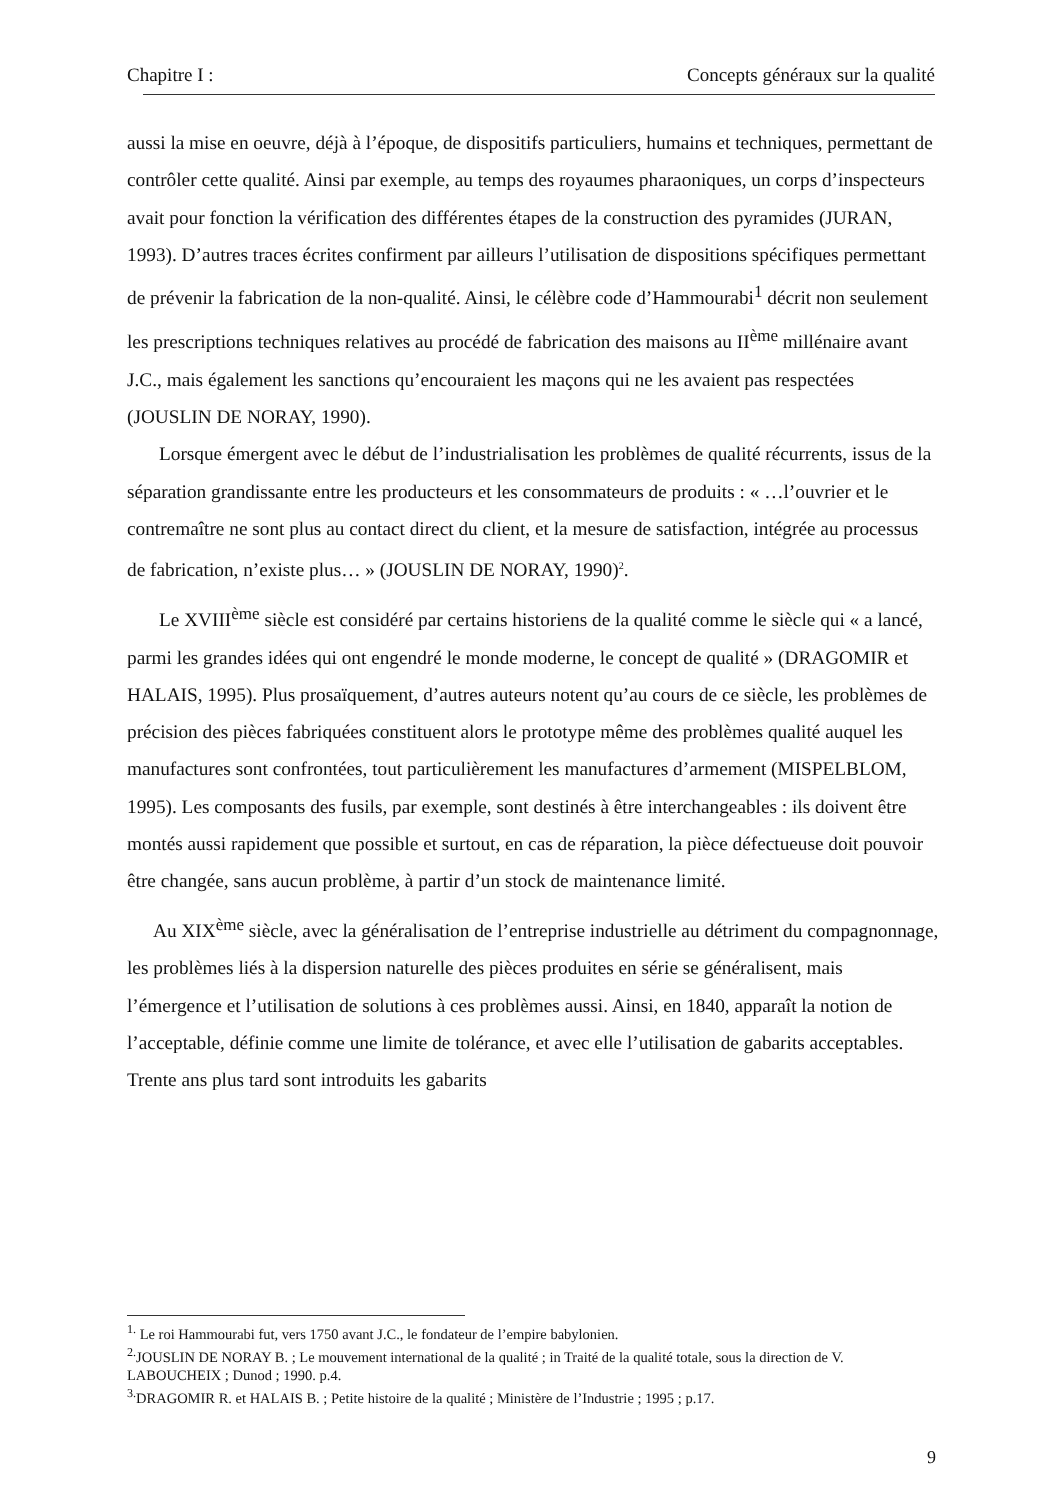Chapitre I : Concepts généraux sur la qualité
aussi la mise en oeuvre, déjà à l’époque, de dispositifs particuliers, humains et techniques, permettant de contrôler cette qualité. Ainsi par exemple, au temps des royaumes pharaoniques, un corps d’inspecteurs avait pour fonction la vérification des différentes étapes de la construction des pyramides (JURAN, 1993). D’autres traces écrites confirment par ailleurs l’utilisation de dispositions spécifiques permettant de prévenir la fabrication de la non-qualité. Ainsi, le célèbre code d’Hammourabi<sup>1</sup> décrit non seulement les prescriptions techniques relatives au procédé de fabrication des maisons au II<sup>ème</sup> millénaire avant J.C., mais également les sanctions qu’encouraient les maçons qui ne les avaient pas respectées (JOUSLIN DE NORAY, 1990).
Lorsque émergent avec le début de l’industrialisation les problèmes de qualité récurrents, issus de la séparation grandissante entre les producteurs et les consommateurs de produits : « …l’ouvrier et le contremaître ne sont plus au contact direct du client, et la mesure de satisfaction, intégrée au processus de fabrication, n’existe plus… » (JOUSLIN DE NORAY, 1990)<sup>2</sup>.
Le XVIII<sup>ème</sup> siècle est considéré par certains historiens de la qualité comme le siècle qui « a lancé, parmi les grandes idées qui ont engendré le monde moderne, le concept de qualité » (DRAGOMIR et HALAIS, 1995). Plus prosaïquement, d’autres auteurs notent qu’au cours de ce siècle, les problèmes de précision des pièces fabriquées constituent alors le prototype même des problèmes qualité auquel les manufactures sont confrontées, tout particulièrement les manufactures d’armement (MISPELBLOM, 1995). Les composants des fusils, par exemple, sont destinés à être interchangeables : ils doivent être montés aussi rapidement que possible et surtout, en cas de réparation, la pièce défectueuse doit pouvoir être changée, sans aucun problème, à partir d’un stock de maintenance limité.
Au XIX<sup>ème</sup> siècle, avec la généralisation de l’entreprise industrielle au détriment du compagnonnage, les problèmes liés à la dispersion naturelle des pièces produites en série se généralisent, mais l’émergence et l’utilisation de solutions à ces problèmes aussi. Ainsi, en 1840, apparaît la notion de l’acceptable, définie comme une limite de tolérance, et avec elle l’utilisation de gabarits acceptables. Trente ans plus tard sont introduits les gabarits
<sup>1.</sup> Le roi Hammourabi fut, vers 1750 avant J.C., le fondateur de l’empire babylonien.
<sup>2.</sup> JOUSLIN DE NORAY B. ; Le mouvement international de la qualité ; in Traité de la qualité totale, sous la direction de V. LABOUCHEIX ; Dunod ; 1990. p.4.
<sup>3.</sup> DRAGOMIR R. et HALAIS B. ; Petite histoire de la qualité ; Ministère de l’Industrie ; 1995 ; p.17.
9